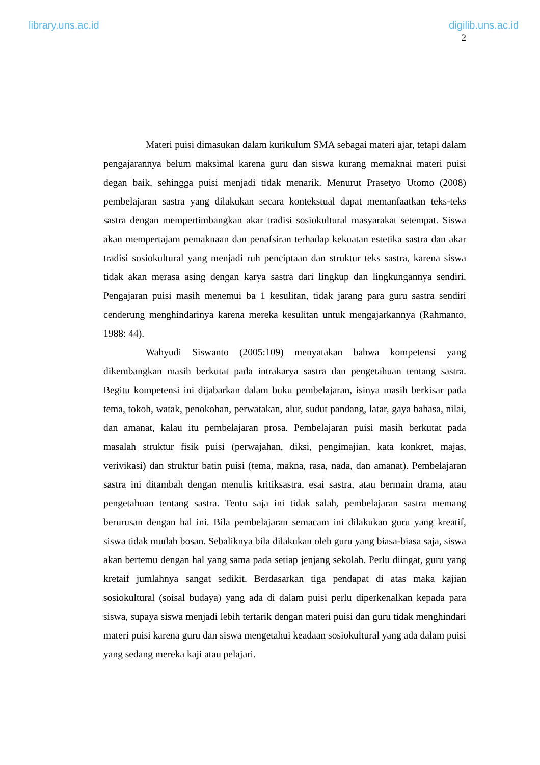library.uns.ac.id digilib.uns.ac.id
2
Materi puisi dimasukan dalam kurikulum SMA sebagai materi ajar, tetapi dalam pengajarannya belum maksimal karena guru dan siswa kurang memaknai materi puisi degan baik, sehingga puisi menjadi tidak menarik. Menurut Prasetyo Utomo (2008) pembelajaran sastra yang dilakukan secara kontekstual dapat memanfaatkan teks-teks sastra dengan mempertimbangkan akar tradisi sosiokultural masyarakat setempat. Siswa akan mempertajam pemaknaan dan penafsiran terhadap kekuatan estetika sastra dan akar tradisi sosiokultural yang menjadi ruh penciptaan dan struktur teks sastra, karena siswa tidak akan merasa asing dengan karya sastra dari lingkup dan lingkungannya sendiri. Pengajaran puisi masih menemui ba 1 kesulitan, tidak jarang para guru sastra sendiri cenderung menghindarinya karena mereka kesulitan untuk mengajarkannya (Rahmanto, 1988: 44).
Wahyudi Siswanto (2005:109) menyatakan bahwa kompetensi yang dikembangkan masih berkutat pada intrakarya sastra dan pengetahuan tentang sastra. Begitu kompetensi ini dijabarkan dalam buku pembelajaran, isinya masih berkisar pada tema, tokoh, watak, penokohan, perwatakan, alur, sudut pandang, latar, gaya bahasa, nilai, dan amanat, kalau itu pembelajaran prosa. Pembelajaran puisi masih berkutat pada masalah struktur fisik puisi (perwajahan, diksi, pengimajian, kata konkret, majas, verivikasi) dan struktur batin puisi (tema, makna, rasa, nada, dan amanat). Pembelajaran sastra ini ditambah dengan menulis kritiksastra, esai sastra, atau bermain drama, atau pengetahuan tentang sastra. Tentu saja ini tidak salah, pembelajaran sastra memang berurusan dengan hal ini. Bila pembelajaran semacam ini dilakukan guru yang kreatif, siswa tidak mudah bosan. Sebaliknya bila dilakukan oleh guru yang biasa-biasa saja, siswa akan bertemu dengan hal yang sama pada setiap jenjang sekolah. Perlu diingat, guru yang kretaif jumlahnya sangat sedikit. Berdasarkan tiga pendapat di atas maka kajian sosiokultural (soisal budaya) yang ada di dalam puisi perlu diperkenalkan kepada para siswa, supaya siswa menjadi lebih tertarik dengan materi puisi dan guru tidak menghindari materi puisi karena guru dan siswa mengetahui keadaan sosiokultural yang ada dalam puisi yang sedang mereka kaji atau pelajari.